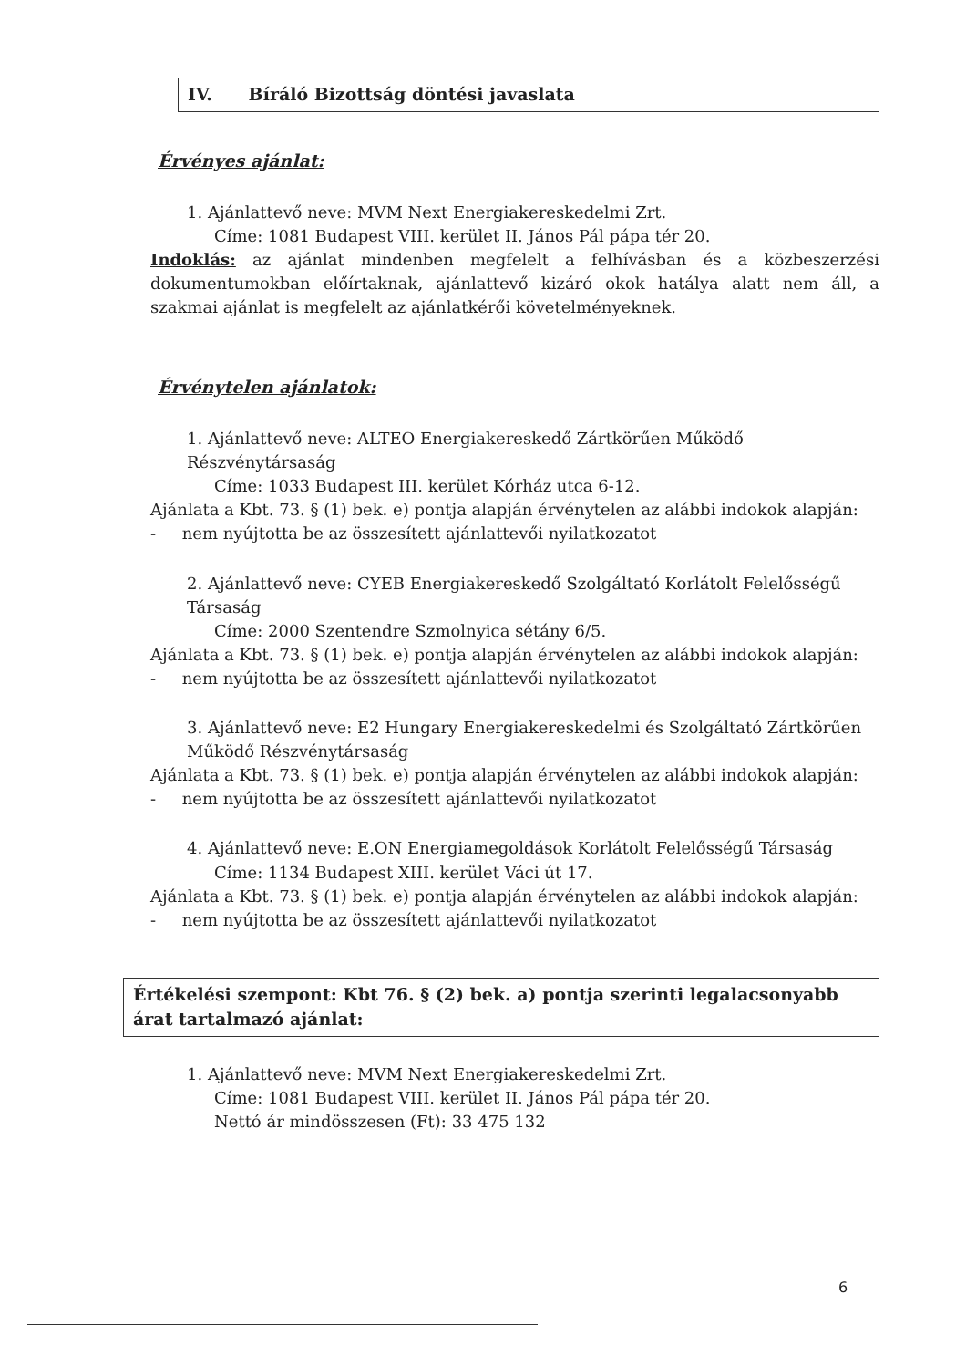IV. Bíráló Bizottság döntési javaslata
Érvényes ajánlat:
1. Ajánlattevő neve: MVM Next Energiakereskedelmi Zrt.
Címe: 1081 Budapest VIII. kerület II. János Pál pápa tér 20.
Indoklás: az ajánlat mindenben megfelelt a felhívásban és a közbeszerzési dokumentumokban előírtaknak, ajánlattevő kizáró okok hatálya alatt nem áll, a szakmai ajánlat is megfelelt az ajánlatkérői követelményeknek.
Érvénytelen ajánlatok:
1. Ajánlattevő neve: ALTEO Energiakereskedő Zártkörűen Működő Részvénytársaság
Címe: 1033 Budapest III. kerület Kórház utca 6-12.
Ajánlata a Kbt. 73. § (1) bek. e) pontja alapján érvénytelen az alábbi indokok alapján:
- nem nyújtotta be az összesített ajánlattevői nyilatkozatot
2. Ajánlattevő neve: CYEB Energiakereskedő Szolgáltató Korlátolt Felelősségű Társaság
Címe: 2000 Szentendre Szmolnyica sétány 6/5.
Ajánlata a Kbt. 73. § (1) bek. e) pontja alapján érvénytelen az alábbi indokok alapján:
- nem nyújtotta be az összesített ajánlattevői nyilatkozatot
3. Ajánlattevő neve: E2 Hungary Energiakereskedelmi és Szolgáltató Zártkörűen Működő Részvénytársaság
Ajánlata a Kbt. 73. § (1) bek. e) pontja alapján érvénytelen az alábbi indokok alapján:
- nem nyújtotta be az összesített ajánlattevői nyilatkozatot
4. Ajánlattevő neve: E.ON Energiamegoldások Korlátolt Felelősségű Társaság
Címe: 1134 Budapest XIII. kerület Váci út 17.
Ajánlata a Kbt. 73. § (1) bek. e) pontja alapján érvénytelen az alábbi indokok alapján:
- nem nyújtotta be az összesített ajánlattevői nyilatkozatot
Értékelési szempont: Kbt 76. § (2) bek. a) pontja szerinti legalacsonyabb árat tartalmazó ajánlat:
1. Ajánlattevő neve: MVM Next Energiakereskedelmi Zrt.
Címe: 1081 Budapest VIII. kerület II. János Pál pápa tér 20.
Nettó ár mindösszesen (Ft): 33 475 132
6